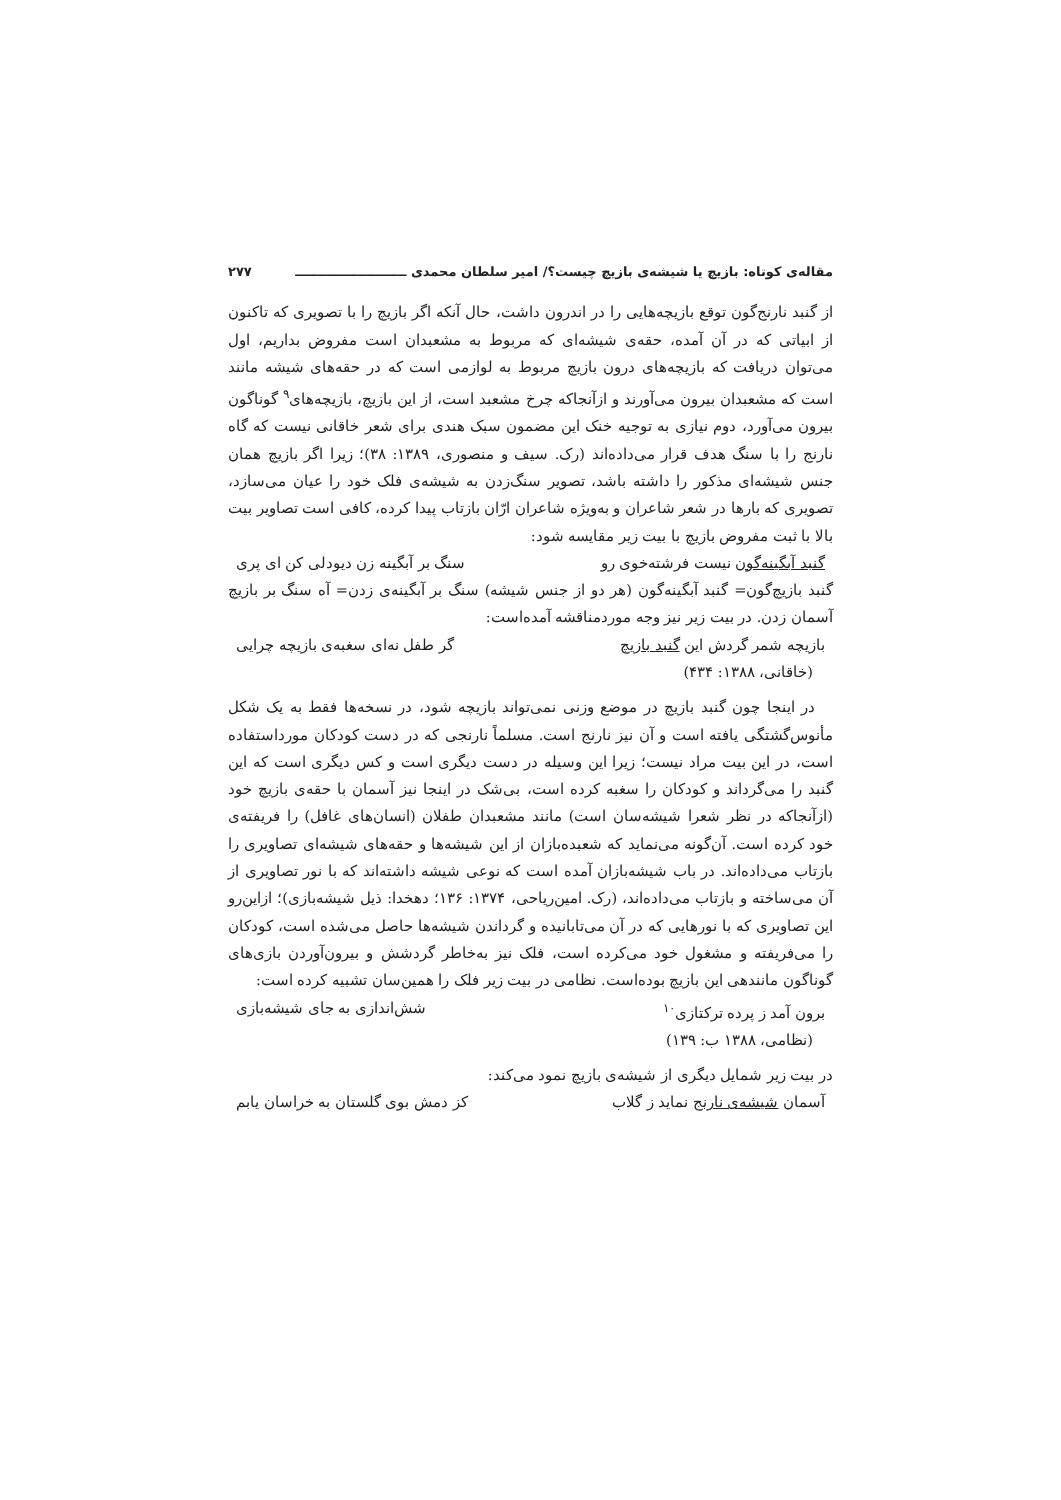مقاله‌ی کوتاه: بازیچ یا شیشه‌ی بازیچ چیست؟/ امیر سلطان محمدی ـــــــــــــــــــــــــ ۲۷۷
از گنبد نارنج‌گون توقع بازیچه‌هایی را در اندرون داشت، حال آنکه اگر بازیچ را با تصویری که تاکنون از ابیاتی که در آن آمده، حقه‌ی شیشه‌ای که مربوط به مشعبدان است مفروض بداریم، اول می‌توان دریافت که بازیچه‌های درون بازیچ مربوط به لوازمی است که در حقه‌های شیشه مانند است که مشعبدان بیرون می‌آورند و ازآنجاکه چرخ مشعبد است، از این بازیچ، بازیچه‌های<sup>۹</sup> گوناگون بیرون می‌آورد، دوم نیازی به توجیه خنک این مضمون سبک هندی برای شعر خاقانی نیست که گاه نارنج را با سنگ هدف قرار می‌داده‌اند (رک. سیف و منصوری، ۱۳۸۹: ۳۸)؛ زیرا اگر بازیچ همان جنس شیشه‌ای مذکور را داشته باشد، تصویر سنگ‌زدن به شیشه‌ی فلک خود را عیان می‌سازد، تصویری که بارها در شعر شاعران و به‌ویژه شاعران ارّان بازتاب پیدا کرده، کافی است تصاویر بیت بالا با ثبت مفروض بازیچ با بیت زیر مقایسه شود:
گنبد آبگینه‌گون نیست فرشته‌خوی رو سنگ بر آبگینه زن دیودلی کن ای پری
گنبد بازیچ‌گون= گنبد آبگینه‌گون (هر دو از جنس شیشه) سنگ بر آبگینه‌ی زدن= آه سنگ بر بازیچ آسمان زدن. در بیت زیر نیز وجه موردمناقشه آمده‌است:
بازیچه شمر گردش این گنبد بازیچ گر طفل نه‌ای سغبه‌ی بازیچه چرایی
(خاقانی، ۱۳۸۸: ۴۳۴)
در اینجا چون گنبد بازیچ در موضع وزنی نمی‌تواند بازیچه شود، در نسخه‌ها فقط به یک شکل مأنوس‌گشتگی یافته است و آن نیز نارنج است. مسلماً نارنجی که در دست کودکان مورداستفاده است، در این بیت مراد نیست؛ زیرا این وسیله در دست دیگری است و کس دیگری است که این گنبد را می‌گرداند و کودکان را سغبه کرده است، بی‌شک در اینجا نیز آسمان با حقه‌ی بازیچ خود (ازآنجاکه در نظر شعرا شیشه‌سان است) مانند مشعبدان طفلان (انسان‌های غافل) را فریفته‌ی خود کرده است. آن‌گونه می‌نماید که شعبده‌بازان از این شیشه‌ها و حقه‌های شیشه‌ای تصاویری را بازتاب می‌داده‌اند. در باب شیشه‌بازان آمده است که نوعی شیشه داشته‌اند که با نور تصاویری از آن می‌ساخته و بازتاب می‌داده‌اند، (رک. امین‌ریاحی، ۱۳۷۴: ۱۳۶؛ دهخدا: ذیل شیشه‌بازی)؛ ازاین‌رو این تصاویری که با نورهایی که در آن می‌تابانیده و گرداندن شیشه‌ها حاصل می‌شده است، کودکان را می‌فریفته و مشغول خود می‌کرده است، فلک نیز به‌خاطر گردشش و بیرون‌آوردن بازی‌های گوناگون مانندهی این بازیچ بوده‌است. نظامی در بیت زیر فلک را همین‌سان تشبیه کرده است:
برون آمد ز پرده ترکتازی<sup>۱۰</sup> شش‌اندازی به جای شیشه‌بازی
(نظامی، ۱۳۸۸ ب: ۱۳۹)
در بیت زیر شمایل دیگری از شیشه‌ی بازیچ نمود می‌کند:
آسمان شیشه‌ی نارنج نماید ز گلاب کز دمش بوی گلستان به خراسان یابم